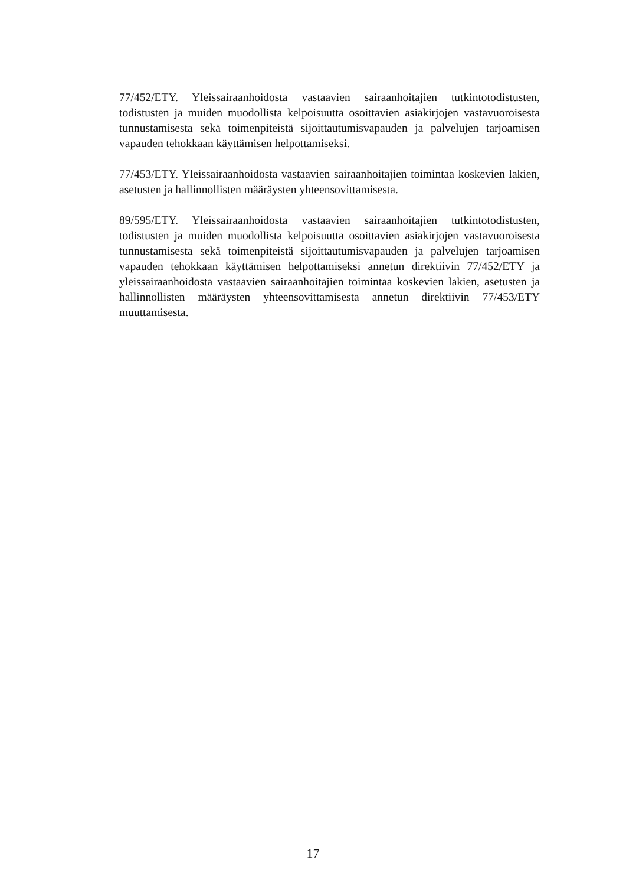77/452/ETY. Yleissairaanhoidosta vastaavien sairaanhoitajien tutkintotodistusten, todistusten ja muiden muodollista kelpoisuutta osoittavien asiakirjojen vastavuoroisesta tunnustamisesta sekä toimenpiteistä sijoittautumisvapauden ja palvelujen tarjoamisen vapauden tehokkaan käyttämisen helpottamiseksi.
77/453/ETY. Yleissairaanhoidosta vastaavien sairaanhoitajien toimintaa koskevien lakien, asetusten ja hallinnollisten määräysten yhteensovittamisesta.
89/595/ETY. Yleissairaanhoidosta vastaavien sairaanhoitajien tutkintotodistusten, todistusten ja muiden muodollista kelpoisuutta osoittavien asiakirjojen vastavuoroisesta tunnustamisesta sekä toimenpiteistä sijoittautumisvapauden ja palvelujen tarjoamisen vapauden tehokkaan käyttämisen helpottamiseksi annetun direktiivin 77/452/ETY ja yleissairaanhoidosta vastaavien sairaanhoitajien toimintaa koskevien lakien, asetusten ja hallinnollisten määräysten yhteensovittamisesta annetun direktiivin 77/453/ETY muuttamisesta.
17